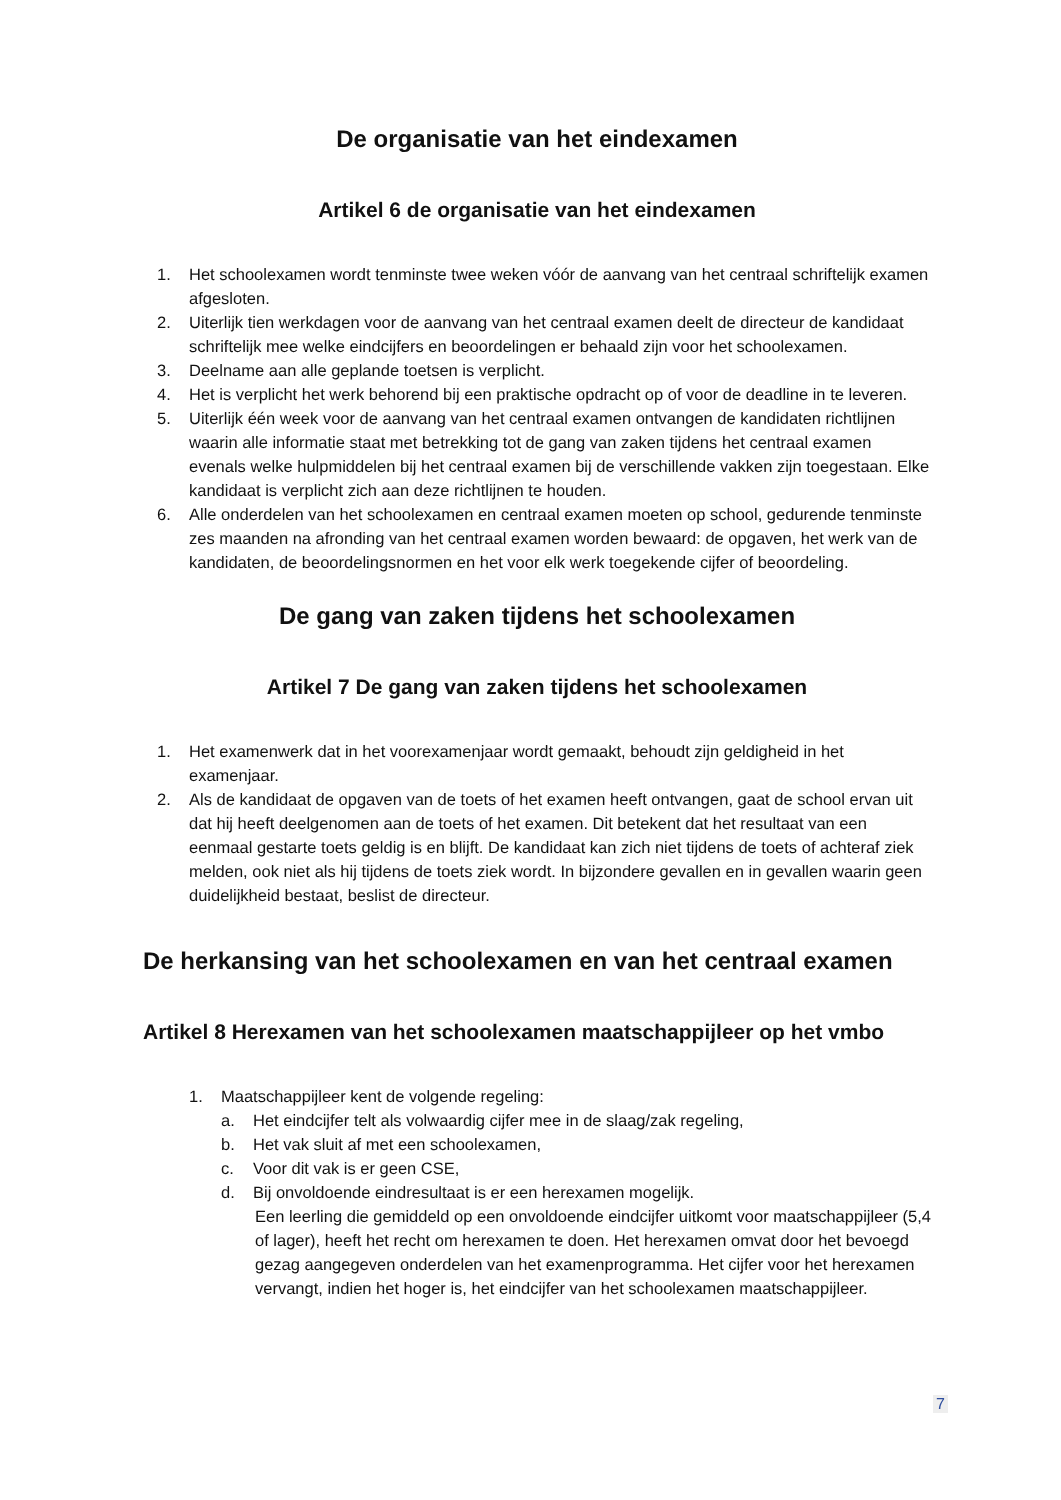De organisatie van het eindexamen
Artikel 6 de organisatie van het eindexamen
1. Het schoolexamen wordt tenminste twee weken vóór de aanvang van het centraal schriftelijk examen afgesloten.
2. Uiterlijk tien werkdagen voor de aanvang van het centraal examen deelt de directeur de kandidaat schriftelijk mee welke eindcijfers en beoordelingen er behaald zijn voor het schoolexamen.
3. Deelname aan alle geplande toetsen is verplicht.
4. Het is verplicht het werk behorend bij een praktische opdracht op of voor de deadline in te leveren.
5. Uiterlijk één week voor de aanvang van het centraal examen ontvangen de kandidaten richtlijnen waarin alle informatie staat met betrekking tot de gang van zaken tijdens het centraal examen evenals welke hulpmiddelen bij het centraal examen bij de verschillende vakken zijn toegestaan. Elke kandidaat is verplicht zich aan deze richtlijnen te houden.
6. Alle onderdelen van het schoolexamen en centraal examen moeten op school, gedurende tenminste zes maanden na afronding van het centraal examen worden bewaard: de opgaven, het werk van de kandidaten, de beoordelingsnormen en het voor elk werk toegekende cijfer of beoordeling.
De gang van zaken tijdens het schoolexamen
Artikel 7 De gang van zaken tijdens het schoolexamen
1. Het examenwerk dat in het voorexamenjaar wordt gemaakt, behoudt zijn geldigheid in het examenjaar.
2. Als de kandidaat de opgaven van de toets of het examen heeft ontvangen, gaat de school ervan uit dat hij heeft deelgenomen aan de toets of het examen. Dit betekent dat het resultaat van een eenmaal gestarte toets geldig is en blijft. De kandidaat kan zich niet tijdens de toets of achteraf ziek melden, ook niet als hij tijdens de toets ziek wordt. In bijzondere gevallen en in gevallen waarin geen duidelijkheid bestaat, beslist de directeur.
De herkansing van het schoolexamen en van het centraal examen
Artikel 8 Herexamen van het schoolexamen maatschappijleer op het vmbo
1. Maatschappijleer kent de volgende regeling:
a. Het eindcijfer telt als volwaardig cijfer mee in de slaag/zak regeling,
b. Het vak sluit af met een schoolexamen,
c. Voor dit vak is er geen CSE,
d. Bij onvoldoende eindresultaat is er een herexamen mogelijk.
Een leerling die gemiddeld op een onvoldoende eindcijfer uitkomt voor maatschappijleer (5,4 of lager), heeft het recht om herexamen te doen. Het herexamen omvat door het bevoegd gezag aangegeven onderdelen van het examenprogramma. Het cijfer voor het herexamen vervangt, indien het hoger is, het eindcijfer van het schoolexamen maatschappijleer.
7